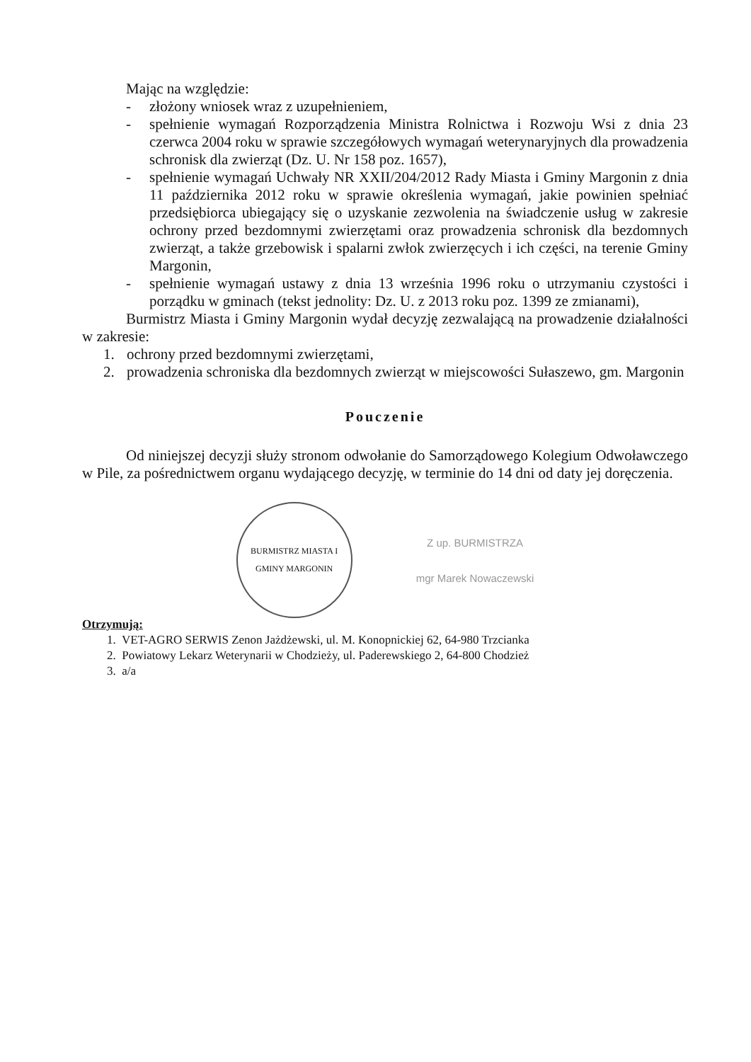Mając na względzie:
- złożony wniosek wraz z uzupełnieniem,
- spełnienie wymagań Rozporządzenia Ministra Rolnictwa i Rozwoju Wsi z dnia 23 czerwca 2004 roku w sprawie szczegółowych wymagań weterynaryjnych dla prowadzenia schronisk dla zwierząt (Dz. U. Nr 158 poz. 1657),
- spełnienie wymagań Uchwały NR XXII/204/2012 Rady Miasta i Gminy Margonin z dnia 11 października 2012 roku w sprawie określenia wymagań, jakie powinien spełniać przedsiębiorca ubiegający się o uzyskanie zezwolenia na świadczenie usług w zakresie ochrony przed bezdomnymi zwierzętami oraz prowadzenia schronisk dla bezdomnych zwierząt, a także grzebowisk i spalarni zwłok zwierzęcych i ich części, na terenie Gminy Margonin,
- spełnienie wymagań ustawy z dnia 13 września 1996 roku o utrzymaniu czystości i porządku w gminach (tekst jednolity: Dz. U. z 2013 roku poz. 1399 ze zmianami),
Burmistrz Miasta i Gminy Margonin wydał decyzję zezwalającą na prowadzenie działalności w zakresie:
1. ochrony przed bezdomnymi zwierzętami,
2. prowadzenia schroniska dla bezdomnych zwierząt w miejscowości Sułaszewo, gm. Margonin
Pouczenie
Od niniejszej decyzji służy stronom odwołanie do Samorządowego Kolegium Odwoławczego w Pile, za pośrednictwem organu wydającego decyzję, w terminie do 14 dni od daty jej doręczenia.
BURMISTRZ MIASTA I GMINY MARGONIN
Z up. BURMISTRZA
mgr Marek Nowaczewski
Otrzymują:
1. VET-AGRO SERWIS Zenon Jażdżewski, ul. M. Konopnickiej 62, 64-980 Trzcianka
2. Powiatowy Lekarz Weterynarii w Chodzieży, ul. Paderewskiego 2, 64-800 Chodzież
3. a/a